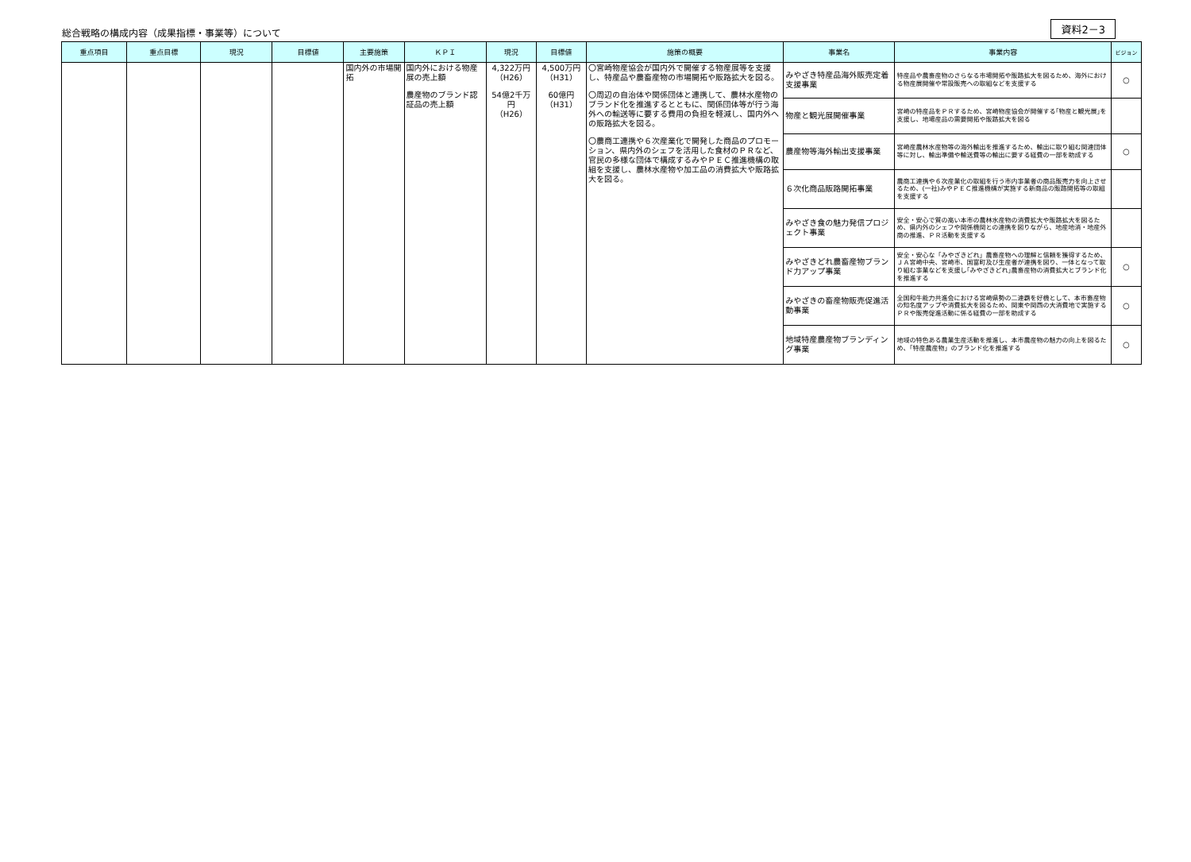総合戦略の構成内容（成果指標・事業等）について
資料2－3
| 重点項目 | 重点目標 | 現況 | 目標値 | 主要施策 | ＫＰＩ | 現況 | 目標値 | 施策の概要 | 事業名 | 事業内容 | ビジョン |
| --- | --- | --- | --- | --- | --- | --- | --- | --- | --- | --- | --- |
| | | | | 国内外の市場開拓 | 国内外における物産展の売上額 農産物のブランド認証品の売上額 | 4,322万円 （H26） 54億2千万円 （H26） | 4,500万円 （H31） 60億円 （H31） | 〇宮崎物産協会が国内外で開催する物産展等を支援し、特産品や農畜産物の市場開拓や販路拡大を図る。 〇周辺の自治体や関係団体と連携して、農林水産物のブランド化を推進するとともに、関係団体等が行う海外への輸送等に要する費用の負担を軽減し、国内外への販路拡大を図る。 〇農商工連携や６次産業化で開発した商品のプロモーション、県内外のシェフを活用した食材のＰＲなど、官民の多様な団体で構成するみやＰＥＣ推進機構の取組を支援し、農林水産物や加工品の消費拡大や販路拡大を図る。 | みやざき特産品海外販売定着支援事業 | 特産品や農畜産物のさらなる市場開拓や販路拡大を図るため、海外における物産展開催や常設販売への取組などを支援する | ○ |
| | | | | | | | | | 物産と観光展開催事業 | 宮崎の特産品をＰＲするため、宮崎物産協会が開催する｢物産と観光展｣を支援し、地場産品の需要開拓や販路拡大を図る | |
| | | | | | | | | | 農産物等海外輸出支援事業 | 宮崎産農林水産物等の海外輸出を推進するため、輸出に取り組む関連団体等に対し、輸出準備や輸送費等の輸出に要する経費の一部を助成する | ○ |
| | | | | | | | | | ６次化商品販路開拓事業 | 農商工連携や６次産業化の取組を行う市内事業者の商品販売力を向上させるため、(一社)みやＰＥＣ推進機構が実施する新商品の販路開拓等の取組を支援する | |
| | | | | | | | | | みやざき食の魅力発信プロジェクト事業 | 安全・安心で質の高い本市の農林水産物の消費拡大や販路拡大を図るため、県内外のシェフや関係機関との連携を図りながら、地産地消・地産外商の推進、ＰＲ活動を支援する | |
| | | | | | | | | | みやざきどれ農畜産物ブランド力アップ事業 | 安全・安心な「みやざきどれ」農畜産物への理解と信頼を獲得するため、ＪＡ宮崎中央、宮崎市、国富町及び生産者が連携を図り、一体となって取り組む事業などを支援し｢みやざきどれ｣農畜産物の消費拡大とブランド化を推進する | ○ |
| | | | | | | | | | みやざきの畜産物販売促進活動事業 | 全国和牛能力共進会における宮崎県勢の二連覇を好機として、本市畜産物の知名度アップや消費拡大を図るため、関東や関西の大消費地で実施するＰＲや販売促進活動に係る経費の一部を助成する | ○ |
| | | | | | | | | | 地域特産農産物ブランディング事業 | 地域の特色ある農業生産活動を推進し、本市農産物の魅力の向上を図るため、「特産農産物」のブランド化を推進する | ○ |